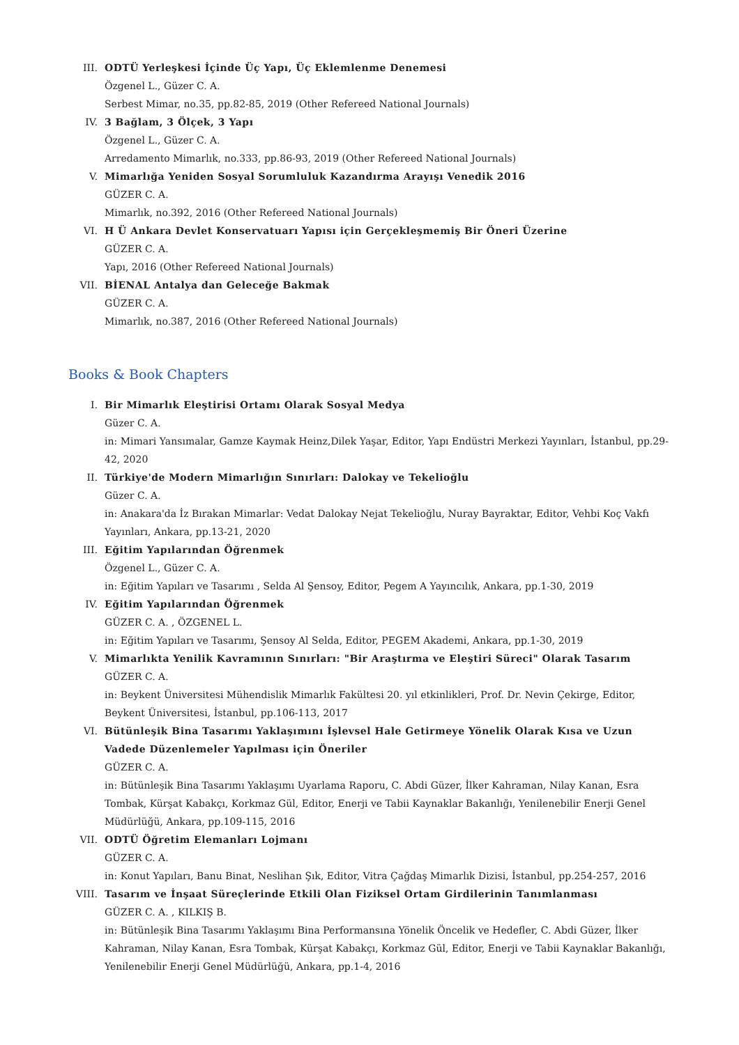III. ODTÜ Yerleşkesi İçinde Üç Yapı, Üç Eklemlenme Denemesi
Özgenel L., Güzer C. A.
Serbest Mimar, no.35, pp.82-85, 2019 (Other Refereed National Journals)
IV. 3 Bağlam, 3 Ölçek, 3 Yapı
Özgenel L., Güzer C. A.
Arredamento Mimarlık, no.333, pp.86-93, 2019 (Other Refereed National Journals)
V. Mimarlığa Yeniden Sosyal Sorumluluk Kazandırma Arayışı Venedik 2016
GÜZER C. A.
Mimarlık, no.392, 2016 (Other Refereed National Journals)
VI. H Ü Ankara Devlet Konservatuarı Yapısı için Gerçekleşmemiş Bir Öneri Üzerine
GÜZER C. A.
Yapı, 2016 (Other Refereed National Journals)
VII. BİENAL Antalya dan Geleceğe Bakmak
GÜZER C. A.
Mimarlık, no.387, 2016 (Other Refereed National Journals)
Books & Book Chapters
I. Bir Mimarlık Eleştirisi Ortamı Olarak Sosyal Medya
Güzer C. A.
in: Mimari Yansımalar, Gamze Kaymak Heinz,Dilek Yaşar, Editor, Yapı Endüstri Merkezi Yayınları, İstanbul, pp.29-42, 2020
II. Türkiye'de Modern Mimarlığın Sınırları: Dalokay ve Tekelioğlu
Güzer C. A.
in: Anakara'da İz Bırakan Mimarlar: Vedat Dalokay Nejat Tekelioğlu, Nuray Bayraktar, Editor, Vehbi Koç Vakfı Yayınları, Ankara, pp.13-21, 2020
III. Eğitim Yapılarından Öğrenmek
Özgenel L., Güzer C. A.
in: Eğitim Yapıları ve Tasarımı , Selda Al Şensoy, Editor, Pegem A Yayıncılık, Ankara, pp.1-30, 2019
IV. Eğitim Yapılarından Öğrenmek
GÜZER C. A. , ÖZGENEL L.
in: Eğitim Yapıları ve Tasarımı, Şensoy Al Selda, Editor, PEGEM Akademi, Ankara, pp.1-30, 2019
V. Mimarlıkta Yenilik Kavramının Sınırları: "Bir Araştırma ve Eleştiri Süreci" Olarak Tasarım
GÜZER C. A.
in: Beykent Üniversitesi Mühendislik Mimarlık Fakültesi 20. yıl etkinlikleri, Prof. Dr. Nevin Çekirge, Editor, Beykent Üniversitesi, İstanbul, pp.106-113, 2017
VI. Bütünleşik Bina Tasarımı Yaklaşımını İşlevsel Hale Getirmeye Yönelik Olarak Kısa ve Uzun Vadede Düzenlemeler Yapılması için Öneriler
GÜZER C. A.
in: Bütünleşik Bina Tasarımı Yaklaşımı Uyarlama Raporu, C. Abdi Güzer, İlker Kahraman, Nilay Kanan, Esra Tombak, Kürşat Kabakçı, Korkmaz Gül, Editor, Enerji ve Tabii Kaynaklar Bakanlığı, Yenilenebilir Enerji Genel Müdürlüğü, Ankara, pp.109-115, 2016
VII. ODTÜ Öğretim Elemanları Lojmanı
GÜZER C. A.
in: Konut Yapıları, Banu Binat, Neslihan Şık, Editor, Vitra Çağdaş Mimarlık Dizisi, İstanbul, pp.254-257, 2016
VIII. Tasarım ve İnşaat Süreçlerinde Etkili Olan Fiziksel Ortam Girdilerinin Tanımlanması
GÜZER C. A. , KILKIŞ B.
in: Bütünleşik Bina Tasarımı Yaklaşımı Bina Performansına Yönelik Öncelik ve Hedefler, C. Abdi Güzer, İlker Kahraman, Nilay Kanan, Esra Tombak, Kürşat Kabakçı, Korkmaz Gül, Editor, Enerji ve Tabii Kaynaklar Bakanlığı, Yenilenebilir Enerji Genel Müdürlüğü, Ankara, pp.1-4, 2016